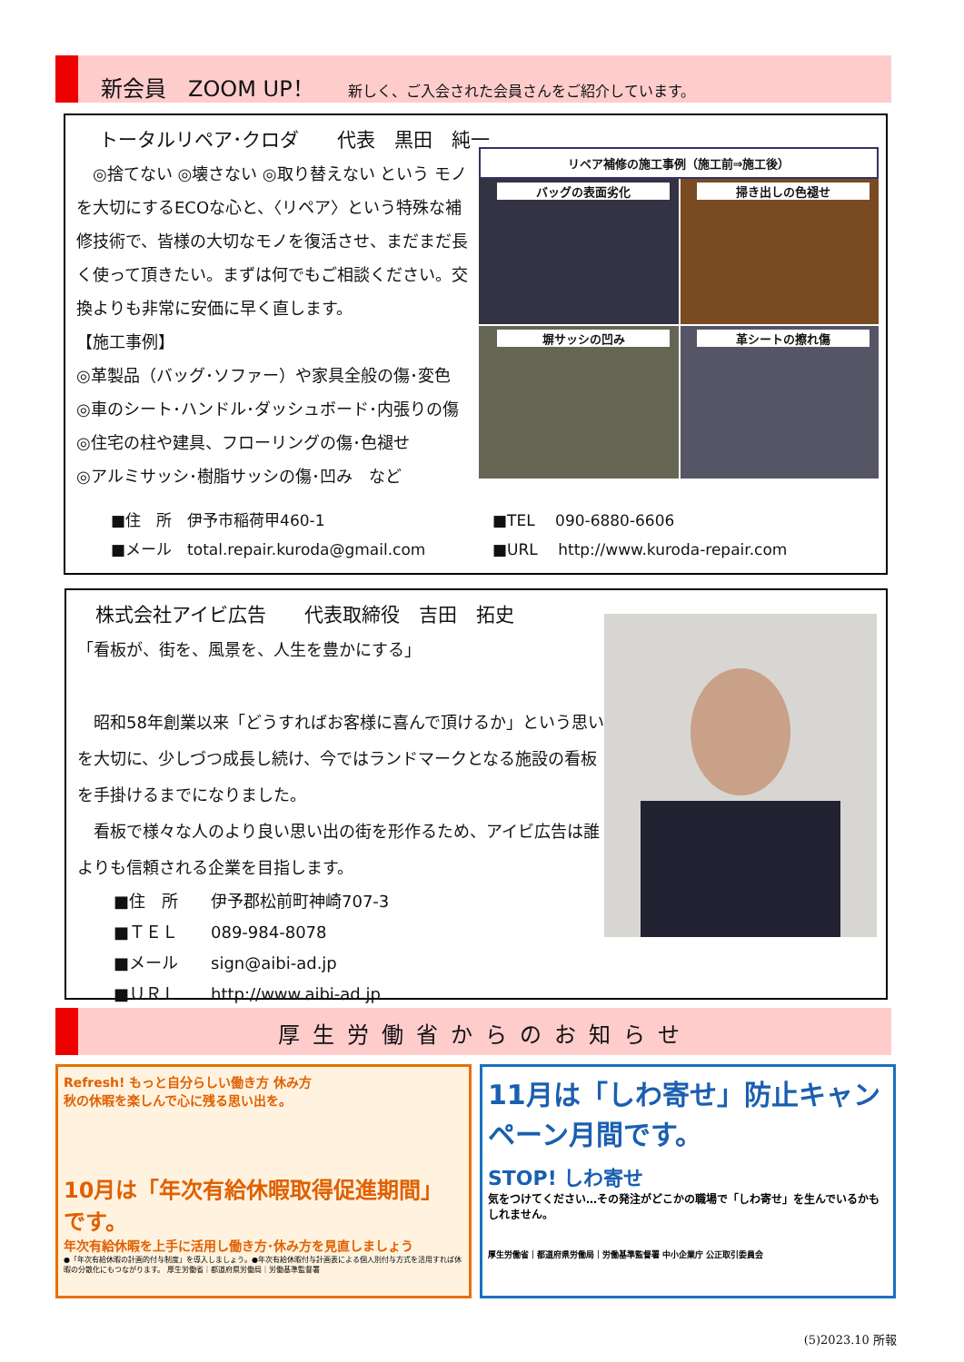新会員　ZOOM UP！ 新しく、ご入会された会員さんをご紹介しています。
トータルリペア･クロダ　　代表　黒田　純一
　◎捨てない ◎壊さない ◎取り替えない という モノを大切にするECOな心と、〈リペア〉という特殊な補修技術で、皆様の大切なモノを復活させ、まだまだ長く使って頂きたい。まずは何でもご相談ください。交換よりも非常に安価に早く直します。
【施工事例】
◎革製品（バッグ･ソファー）や家具全般の傷･変色
◎車のシート･ハンドル･ダッシュボード･内張りの傷
◎住宅の柱や建具、フローリングの傷･色褪せ
◎アルミサッシ･樹脂サッシの傷･凹み　など
リペア補修の施工事例（施工前⇒施工後）
バッグの表面劣化 掃き出しの色褪せ
塀サッシの凹み 革シートの擦れ傷
■住　所　伊予市稲荷甲460-1
■メール　total.repair.kuroda@gmail.com
■TEL　 090-6880-6606
■URL　 http://www.kuroda-repair.com
株式会社アイビ広告　　代表取締役　吉田　拓史
「看板が、街を、風景を、人生を豊かにする」
　昭和58年創業以来「どうすればお客様に喜んで頂けるか」という思いを大切に、少しづつ成長し続け、今ではランドマークとなる施設の看板を手掛けるまでになりました。
　看板で様々な人のより良い思い出の街を形作るため、アイビ広告は誰よりも信頼される企業を目指します。
■住　所　　伊予郡松前町神崎707-3
■ＴＥＬ　　089-984-8078
■メール　　sign@aibi-ad.jp
■ＵＲＬ　　http://www.aibi-ad.jp
厚生労働省からのお知らせ
Refresh! もっと自分らしい働き方 休み方
秋の休暇を楽しんで心に残る思い出を。
10月は「年次有給休暇取得促進期間」です。
年次有給休暇を上手に活用し働き方･休み方を見直しましょう
●「年次有給休暇の計画的付与制度」を導入しましょう。●年次有給休暇付与計画表による個人別付与方式を活用すれば休暇の分散化にもつながります。 厚生労働省｜都道府県労働局｜労働基準監督署
11月は「しわ寄せ」防止キャンペーン月間です。
STOP! しわ寄せ
気をつけてください…その発注がどこかの職場で「しわ寄せ」を生んでいるかもしれません。
厚生労働省｜都道府県労働局｜労働基準監督署 中小企業庁 公正取引委員会
(5)2023.10 所報